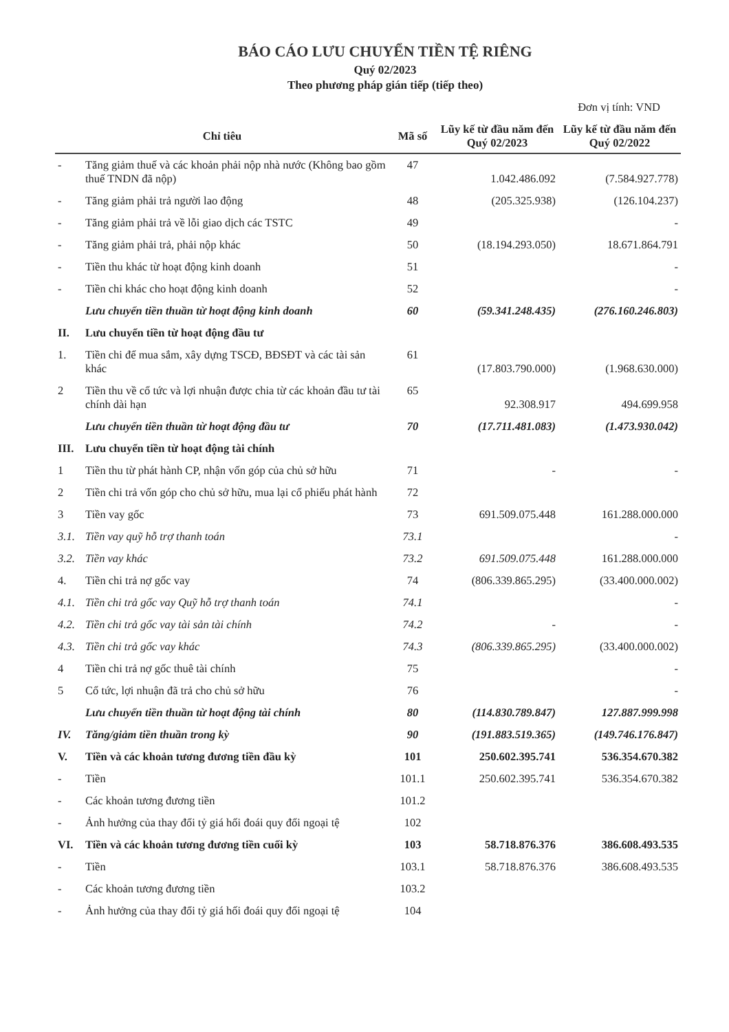BÁO CÁO LƯU CHUYỂN TIỀN TỆ RIÊNG
Quý 02/2023
Theo phương pháp gián tiếp (tiếp theo)
Đơn vị tính: VND
| Chỉ tiêu | | Mã số | Lũy kế từ đầu năm đến Quý 02/2023 | Lũy kế từ đầu năm đến Quý 02/2022 |
| --- | --- | --- | --- | --- |
| - | Tăng giảm thuế và các khoản phải nộp nhà nước (Không bao gồm thuế TNDN đã nộp) | 47 | 1.042.486.092 | (7.584.927.778) |
| - | Tăng giảm phải trả người lao động | 48 | (205.325.938) | (126.104.237) |
| - | Tăng giảm phải trả về lỗi giao dịch các TSTC | 49 | | - |
| - | Tăng giảm phải trả, phải nộp khác | 50 | (18.194.293.050) | 18.671.864.791 |
| - | Tiền thu khác từ hoạt động kinh doanh | 51 | | - |
| - | Tiền chi khác cho hoạt động kinh doanh | 52 | | - |
| | Lưu chuyển tiền thuần từ hoạt động kinh doanh | 60 | (59.341.248.435) | (276.160.246.803) |
| II. | Lưu chuyển tiền từ hoạt động đầu tư | | | |
| 1. | Tiền chi để mua sắm, xây dựng TSCĐ, BĐSĐT và các tài sản khác | 61 | (17.803.790.000) | (1.968.630.000) |
| 2 | Tiền thu về cổ tức và lợi nhuận được chia từ các khoản đầu tư tài chính dài hạn | 65 | 92.308.917 | 494.699.958 |
| | Lưu chuyển tiền thuần từ hoạt động đầu tư | 70 | (17.711.481.083) | (1.473.930.042) |
| III. | Lưu chuyển tiền từ hoạt động tài chính | | | |
| 1 | Tiền thu từ phát hành CP, nhận vốn góp của chủ sở hữu | 71 | - | - |
| 2 | Tiền chi trả vốn góp cho chủ sở hữu, mua lại cổ phiếu phát hành | 72 | | |
| 3 | Tiền vay gốc | 73 | 691.509.075.448 | 161.288.000.000 |
| 3.1. | Tiền vay quỹ hỗ trợ thanh toán | 73.1 | | - |
| 3.2. | Tiền vay khác | 73.2 | 691.509.075.448 | 161.288.000.000 |
| 4. | Tiền chi trả nợ gốc vay | 74 | (806.339.865.295) | (33.400.000.002) |
| 4.1. | Tiền chi trả gốc vay Quỹ hỗ trợ thanh toán | 74.1 | | - |
| 4.2. | Tiền chi trả gốc vay tài sản tài chính | 74.2 | - | - |
| 4.3. | Tiền chi trả gốc vay khác | 74.3 | (806.339.865.295) | (33.400.000.002) |
| 4 | Tiền chi trả nợ gốc thuê tài chính | 75 | | - |
| 5 | Cổ tức, lợi nhuận đã trả cho chủ sở hữu | 76 | | - |
| | Lưu chuyển tiền thuần từ hoạt động tài chính | 80 | (114.830.789.847) | 127.887.999.998 |
| IV. | Tăng/giảm tiền thuần trong kỳ | 90 | (191.883.519.365) | (149.746.176.847) |
| V. | Tiền và các khoản tương đương tiền đầu kỳ | 101 | 250.602.395.741 | 536.354.670.382 |
| - | Tiền | 101.1 | 250.602.395.741 | 536.354.670.382 |
| - | Các khoản tương đương tiền | 101.2 | | |
| - | Ảnh hưởng của thay đổi tỷ giá hối đoái quy đổi ngoại tệ | 102 | | |
| VI. | Tiền và các khoản tương đương tiền cuối kỳ | 103 | 58.718.876.376 | 386.608.493.535 |
| - | Tiền | 103.1 | 58.718.876.376 | 386.608.493.535 |
| - | Các khoản tương đương tiền | 103.2 | | |
| - | Ảnh hưởng của thay đổi tỷ giá hối đoái quy đổi ngoại tệ | 104 | | |